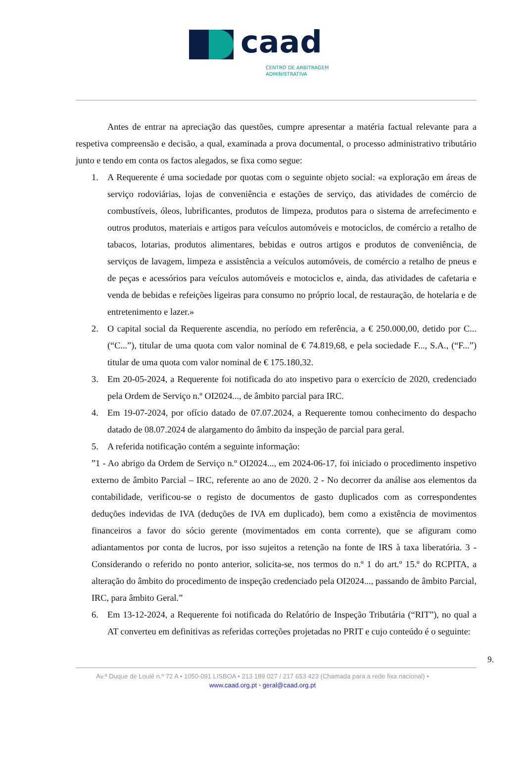caad
CENTRO DE ARBITRAGEM
ADMINISTRATIVA
Antes de entrar na apreciação das questões, cumpre apresentar a matéria factual relevante para a respetiva compreensão e decisão, a qual, examinada a prova documental, o processo administrativo tributário junto e tendo em conta os factos alegados, se fixa como segue:
1. A Requerente é uma sociedade por quotas com o seguinte objeto social: «a exploração em áreas de serviço rodoviárias, lojas de conveniência e estações de serviço, das atividades de comércio de combustíveis, óleos, lubrificantes, produtos de limpeza, produtos para o sistema de arrefecimento e outros produtos, materiais e artigos para veículos automóveis e motociclos, de comércio a retalho de tabacos, lotarias, produtos alimentares, bebidas e outros artigos e produtos de conveniência, de serviços de lavagem, limpeza e assistência a veículos automóveis, de comércio a retalho de pneus e de peças e acessórios para veículos automóveis e motociclos e, ainda, das atividades de cafetaria e venda de bebidas e refeições ligeiras para consumo no próprio local, de restauração, de hotelaria e de entretenimento e lazer.»
2. O capital social da Requerente ascendia, no período em referência, a € 250.000,00, detido por C... (“C...”), titular de uma quota com valor nominal de € 74.819,68, e pela sociedade F..., S.A., (“F...”) titular de uma quota com valor nominal de € 175.180,32.
3. Em 20-05-2024, a Requerente foi notificada do ato inspetivo para o exercício de 2020, credenciado pela Ordem de Serviço n.º OI2024..., de âmbito parcial para IRC.
4. Em 19-07-2024, por ofício datado de 07.07.2024, a Requerente tomou conhecimento do despacho datado de 08.07.2024 de alargamento do âmbito da inspeção de parcial para geral.
5. A referida notificação contém a seguinte informação:
”1 - Ao abrigo da Ordem de Serviço n.º OI2024..., em 2024-06-17, foi iniciado o procedimento inspetivo externo de âmbito Parcial – IRC, referente ao ano de 2020. 2 - No decorrer da análise aos elementos da contabilidade, verificou-se o registo de documentos de gasto duplicados com as correspondentes deduções indevidas de IVA (deduções de IVA em duplicado), bem como a existência de movimentos financeiros a favor do sócio gerente (movimentados em conta corrente), que se afiguram como adiantamentos por conta de lucros, por isso sujeitos a retenção na fonte de IRS à taxa liberatória. 3 - Considerando o referido no ponto anterior, solicita-se, nos termos do n.º 1 do art.º 15.º do RCPITA, a alteração do âmbito do procedimento de inspeção credenciado pela OI2024..., passando de âmbito Parcial, IRC, para âmbito Geral.”
6. Em 13-12-2024, a Requerente foi notificada do Relatório de Inspeção Tributária (“RIT”), no qual a AT converteu em definitivas as referidas correções projetadas no PRIT e cujo conteúdo é o seguinte:
9.
Av.ª Duque de Loulé n.º 72 A • 1050-091 LISBOA • 213 189 027 / 217 653 423 (Chamada para a rede fixa nacional) •
www.caad.org.pt • geral@caad.org.pt